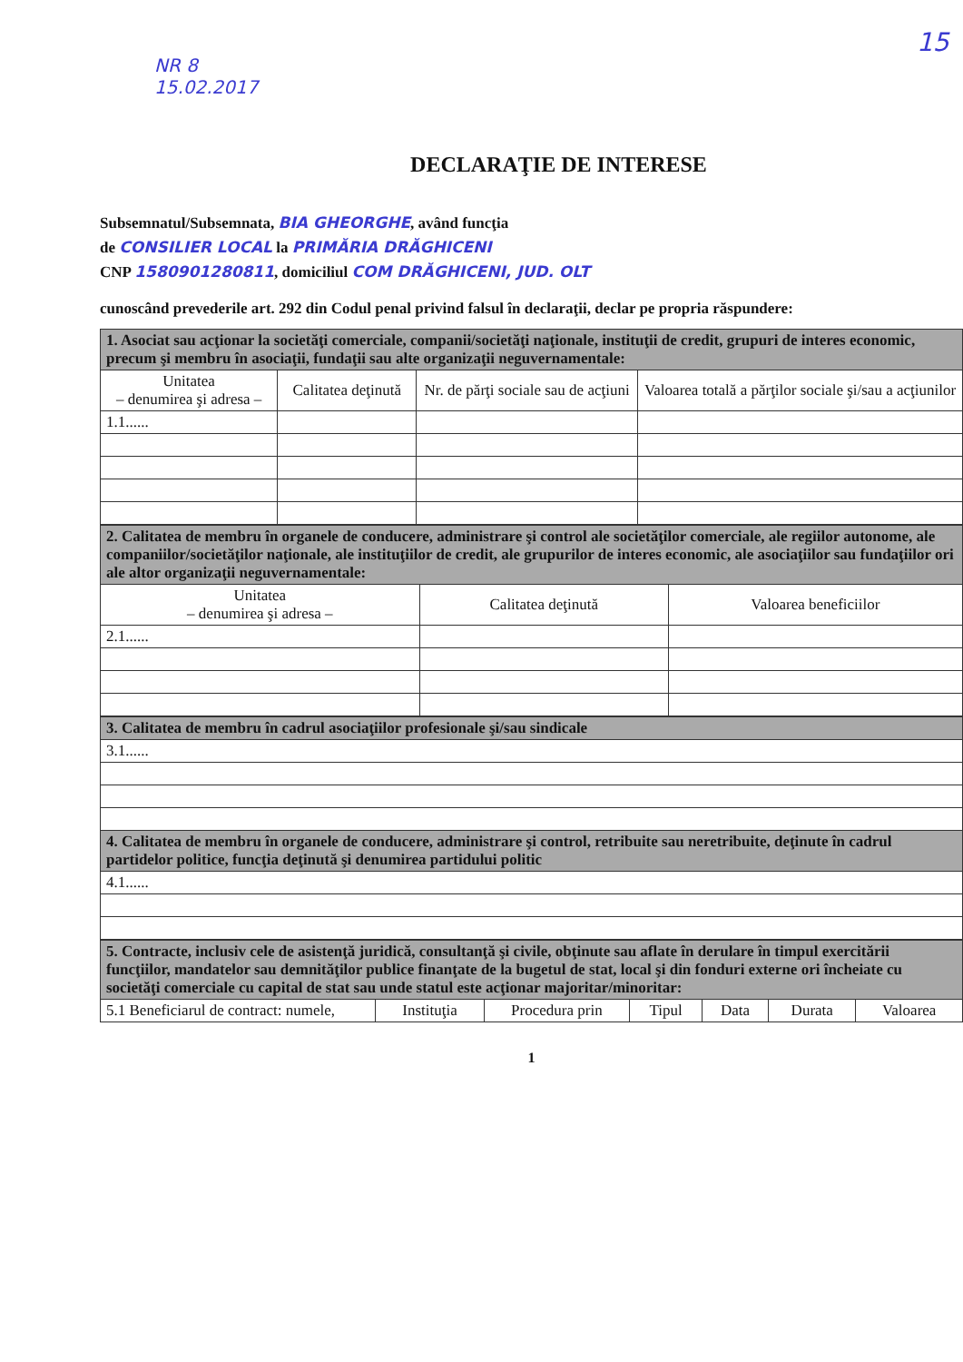NR 8
15.02.2017
15
DECLARAŢIE DE INTERESE
Subsemnatul/Subsemnata, BIA GHEORGHE, având funcţia
de CONSILIER LOCAL la PRIMĂRIA DRĂGHICENI
CNP 1580901280811, domiciliul COM DRĂGHICENI, JUD. OLT
cunoscând prevederile art. 292 din Codul penal privind falsul în declaraţii, declar pe propria răspundere:
| 1. Asociat sau acţionar la societăţi comerciale, companii/societăţi naţionale, instituţii de credit, grupuri de interes economic, precum şi membru în asociaţii, fundaţii sau alte organizaţii neguvernamentale: | | | |
| --- | --- | --- | --- |
| Unitatea – denumirea şi adresa – | Calitatea deţinută | Nr. de părţi sociale sau de acţiuni | Valoarea totală a părţilor sociale şi/sau a acţiunilor |
| 1.1...... | | | |
| 2. Calitatea de membru în organele de conducere, administrare şi control ale societăţilor comerciale, ale regiilor autonome, ale companiilor/societăţilor naţionale, ale instituţiilor de credit, ale grupurilor de interes economic, ale asociaţiilor sau fundaţiilor ori ale altor organizaţii neguvernamentale: | | |
| --- | --- | --- |
| Unitatea – denumirea şi adresa – | Calitatea deţinută | Valoarea beneficiilor |
| 2.1...... | | |
| 3. Calitatea de membru în cadrul asociaţiilor profesionale şi/sau sindicale |
| --- |
| 3.1...... |
| 4. Calitatea de membru în organele de conducere, administrare şi control, retribuite sau neretribuite, deţinute în cadrul partidelor politice, funcţia deţinută şi denumirea partidului politic |
| 4.1...... |
| 5. Contracte, inclusiv cele de asistenţă juridică, consultanţă şi civile, obţinute sau aflate în derulare în timpul exercitării funcţiilor, mandatelor sau demnităţilor publice finanţate de la bugetul de stat, local şi din fonduri externe ori încheiate cu societăţi comerciale cu capital de stat sau unde statul este acţionar majoritar/minoritar: | | | | | | |
| --- | --- | --- | --- | --- | --- | --- |
| 5.1 Beneficiarul de contract: numele, | Instituţia | Procedura prin | Tipul | Data | Durata | Valoarea |
1